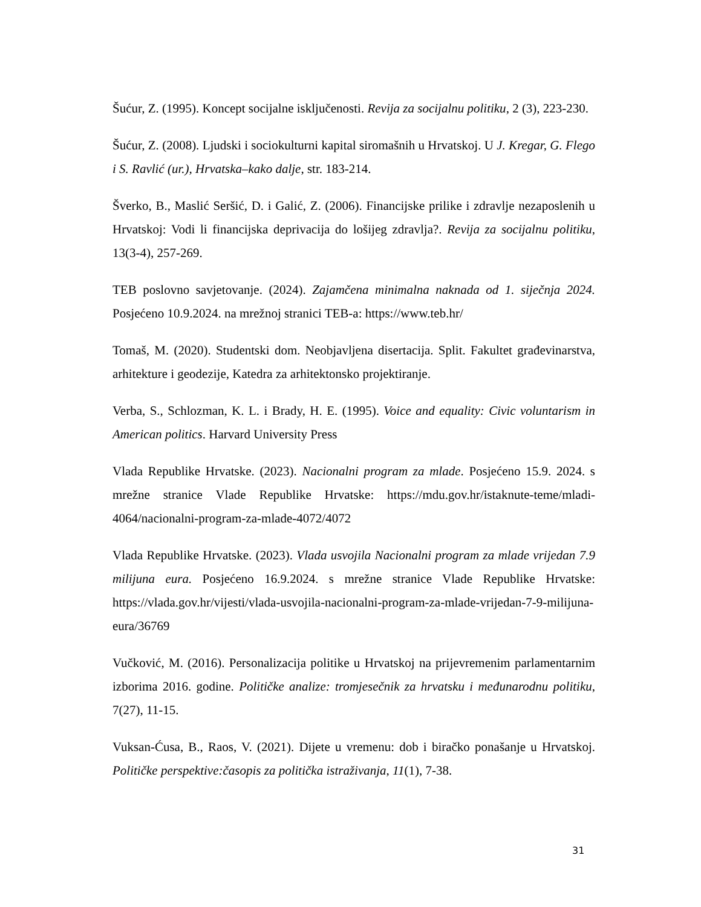Šućur, Z. (1995). Koncept socijalne isključenosti. Revija za socijalnu politiku, 2 (3), 223-230.
Šućur, Z. (2008). Ljudski i sociokulturni kapital siromašnih u Hrvatskoj. U J. Kregar, G. Flego i S. Ravlić (ur.), Hrvatska–kako dalje, str. 183-214.
Šverko, B., Maslić Seršić, D. i Galić, Z. (2006). Financijske prilike i zdravlje nezaposlenih u Hrvatskoj: Vodi li financijska deprivacija do lošijeg zdravlja?. Revija za socijalnu politiku, 13(3-4), 257-269.
TEB poslovno savjetovanje. (2024). Zajamčena minimalna naknada od 1. siječnja 2024. Posjećeno 10.9.2024. na mrežnoj stranici TEB-a: https://www.teb.hr/
Tomaš, M. (2020). Studentski dom. Neobjavljena disertacija. Split. Fakultet građevinarstva, arhitekture i geodezije, Katedra za arhitektonsko projektiranje.
Verba, S., Schlozman, K. L. i Brady, H. E. (1995). Voice and equality: Civic voluntarism in American politics. Harvard University Press
Vlada Republike Hrvatske. (2023). Nacionalni program za mlade. Posjećeno 15.9. 2024. s mrežne stranice Vlade Republike Hrvatske: https://mdu.gov.hr/istaknute-teme/mladi-4064/nacionalni-program-za-mlade-4072/4072
Vlada Republike Hrvatske. (2023). Vlada usvojila Nacionalni program za mlade vrijedan 7.9 milijuna eura. Posjećeno 16.9.2024. s mrežne stranice Vlade Republike Hrvatske: https://vlada.gov.hr/vijesti/vlada-usvojila-nacionalni-program-za-mlade-vrijedan-7-9-milijuna-eura/36769
Vučković, M. (2016). Personalizacija politike u Hrvatskoj na prijevremenim parlamentarnim izborima 2016. godine. Političke analize: tromjesečnik za hrvatsku i međunarodnu politiku, 7(27), 11-15.
Vuksan-Ćusa, B., Raos, V. (2021). Dijete u vremenu: dob i biračko ponašanje u Hrvatskoj. Političke perspektive:časopis za politička istraživanja, 11(1), 7-38.
31